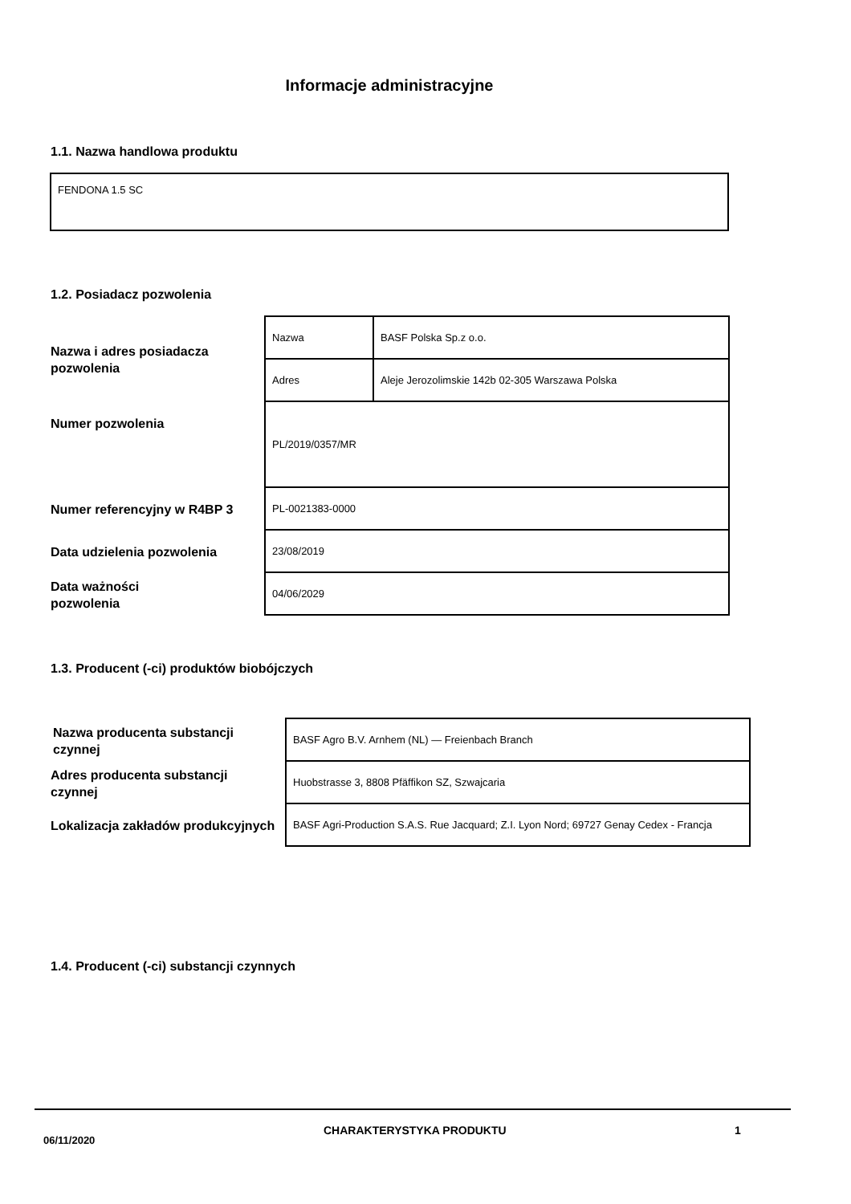Informacje administracyjne
1.1. Nazwa handlowa produktu
FENDONA 1.5 SC
1.2. Posiadacz pozwolenia
Nazwa i adres posiadacza
pozwolenia
| Nazwa | BASF Polska Sp.z o.o. |
| Adres | Aleje Jerozolimskie 142b 02-305 Warszawa Polska |
| PL/2019/0357/MR | |
| PL-0021383-0000 | |
| 23/08/2019 | |
| 04/06/2029 | |
Numer pozwolenia
Numer referencyjny w R4BP 3
Data udzielenia pozwolenia
Data ważności
pozwolenia
1.3. Producent (-ci) produktów biobójczych
Nazwa producenta substancji
czynnej
Adres producenta substancji
czynnej
Lokalizacja zakładów produkcyjnych
| BASF Agro B.V. Arnhem (NL) — Freienbach Branch |
| Huobstrasse 3, 8808 Pfäffikon SZ, Szwajcaria |
| BASF Agri-Production S.A.S. Rue Jacquard; Z.I. Lyon Nord; 69727 Genay Cedex - Francja |
1.4. Producent (-ci) substancji czynnych
06/11/2020
CHARAKTERYSTYKA PRODUKTU 1